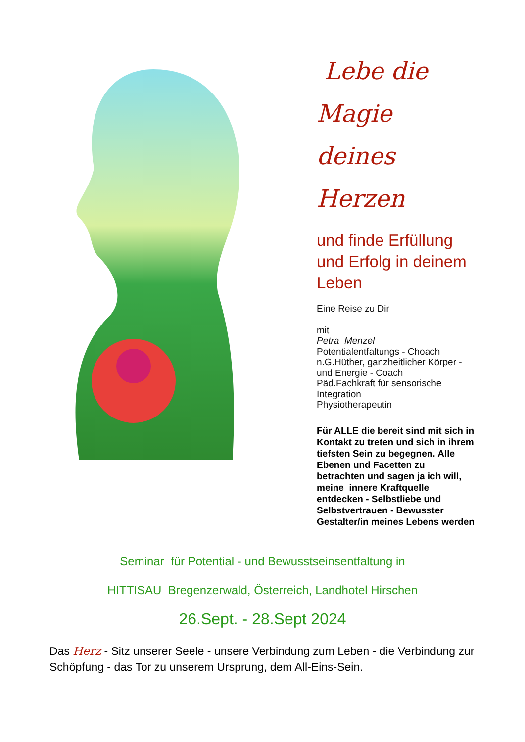Lebe die
Magie deines
Herzen
und finde Erfüllung und Erfolg in deinem Leben
Eine Reise zu Dir
mit
Petra Menzel
Potentialentfaltungs - Choach n.G.Hüther, ganzheitlicher Körper - und Energie - Coach
Päd.Fachkraft für sensorische Integration
Physiotherapeutin
Für ALLE die bereit sind mit sich in Kontakt zu treten und sich in ihrem tiefsten Sein zu begegnen. Alle Ebenen und Facetten zu betrachten und sagen ja ich will, meine innere Kraftquelle entdecken - Selbstliebe und Selbstvertrauen - Bewusster Gestalter/in meines Lebens werden
Seminar für Potential - und Bewusstseinsentfaltung in
HITTISAU Bregenzerwald, Österreich, Landhotel Hirschen
26.Sept. - 28.Sept 2024
Das Herz - Sitz unserer Seele - unsere Verbindung zum Leben - die Verbindung zur Schöpfung - das Tor zu unserem Ursprung, dem All-Eins-Sein.